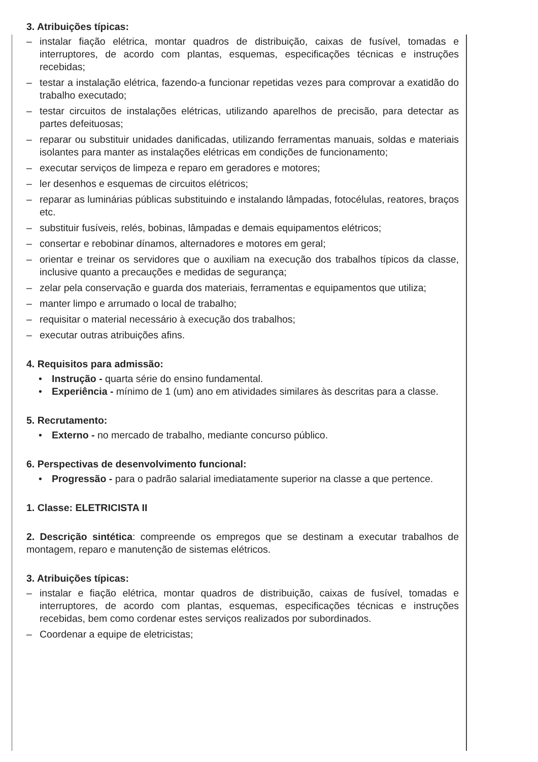3. Atribuições típicas:
– instalar fiação elétrica, montar quadros de distribuição, caixas de fusível, tomadas e interruptores, de acordo com plantas, esquemas, especificações técnicas e instruções recebidas;
– testar a instalação elétrica, fazendo-a funcionar repetidas vezes para comprovar a exatidão do trabalho executado;
– testar circuitos de instalações elétricas, utilizando aparelhos de precisão, para detectar as partes defeituosas;
– reparar ou substituir unidades danificadas, utilizando ferramentas manuais, soldas e materiais isolantes para manter as instalações elétricas em condições de funcionamento;
– executar serviços de limpeza e reparo em geradores e motores;
– ler desenhos e esquemas de circuitos elétricos;
– reparar as luminárias públicas substituindo e instalando lâmpadas, fotocélulas, reatores, braços etc.
– substituir fusíveis, relés, bobinas, lâmpadas e demais equipamentos elétricos;
– consertar e rebobinar dínamos, alternadores e motores em geral;
– orientar e treinar os servidores que o auxiliam na execução dos trabalhos típicos da classe, inclusive quanto a precauções e medidas de segurança;
– zelar pela conservação e guarda dos materiais, ferramentas e equipamentos que utiliza;
– manter limpo e arrumado o local de trabalho;
– requisitar o material necessário à execução dos trabalhos;
– executar outras atribuições afins.
4. Requisitos para admissão:
• Instrução - quarta série do ensino fundamental.
• Experiência - mínimo de 1 (um) ano em atividades similares às descritas para a classe.
5. Recrutamento:
• Externo - no mercado de trabalho, mediante concurso público.
6. Perspectivas de desenvolvimento funcional:
• Progressão - para o padrão salarial imediatamente superior na classe a que pertence.
1. Classe: ELETRICISTA II
2. Descrição sintética: compreende os empregos que se destinam a executar trabalhos de montagem, reparo e manutenção de sistemas elétricos.
3. Atribuições típicas:
– instalar e fiação elétrica, montar quadros de distribuição, caixas de fusível, tomadas e interruptores, de acordo com plantas, esquemas, especificações técnicas e instruções recebidas, bem como cordenar estes serviços realizados por subordinados.
– Coordenar a equipe de eletricistas;